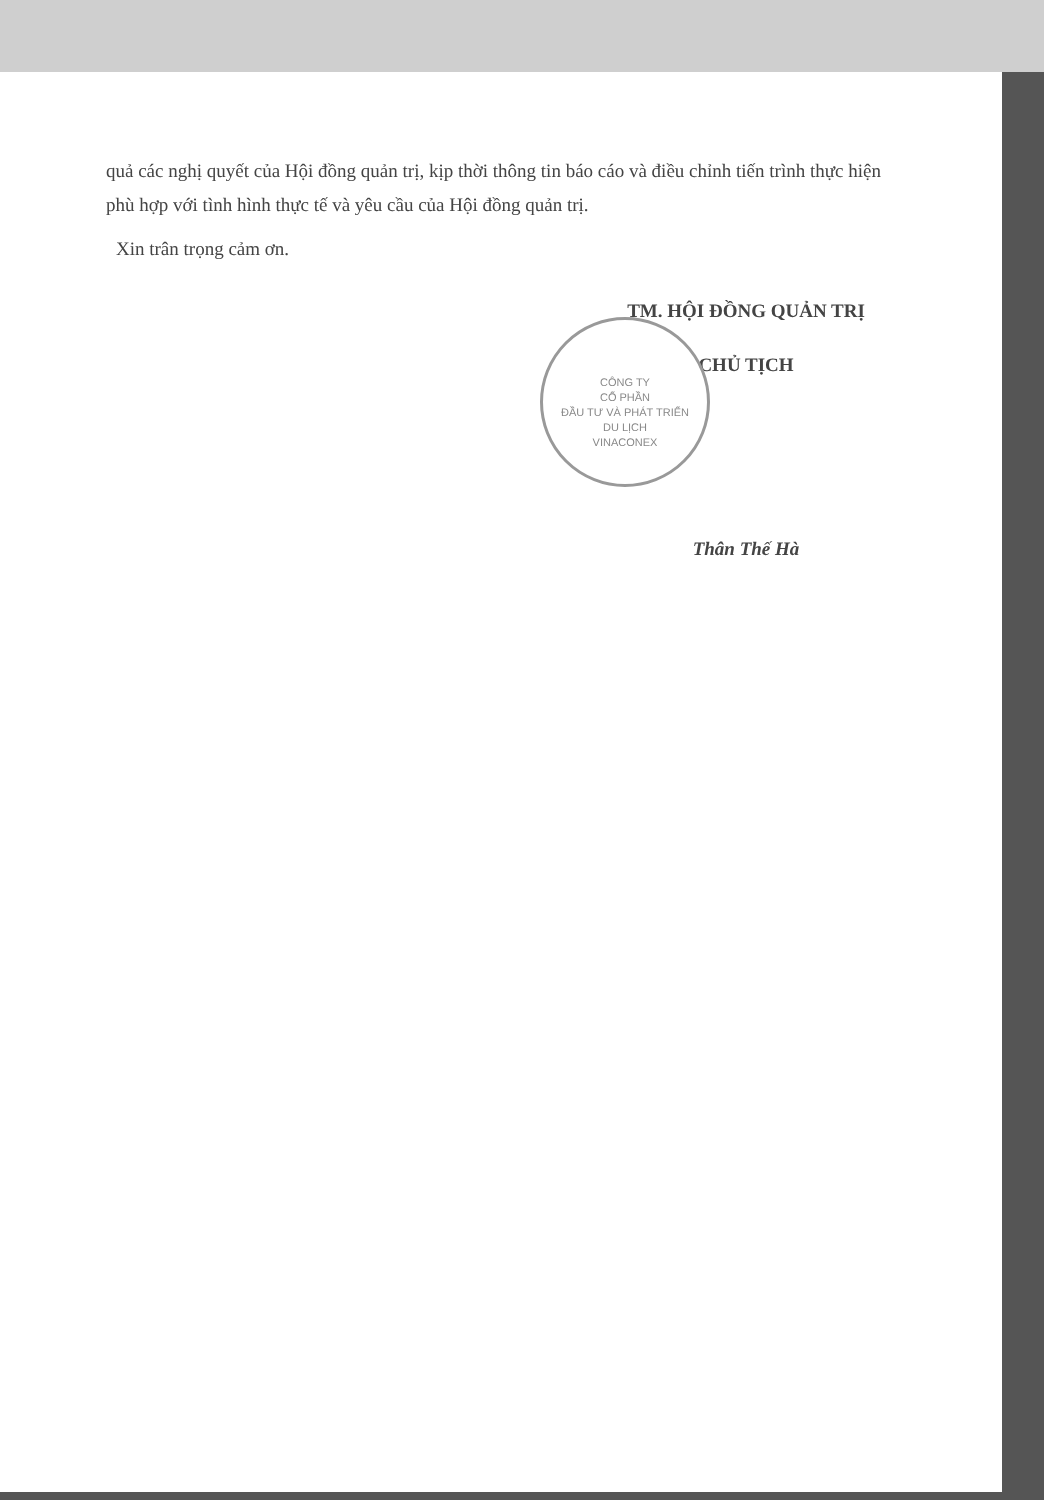quả các nghị quyết của Hội đồng quản trị, kịp thời thông tin báo cáo và điều chỉnh tiến trình thực hiện phù hợp với tình hình thực tế và yêu cầu của Hội đồng quản trị.
Xin trân trọng cảm ơn.
TM. HỘI ĐỒNG QUẢN TRỊ
CHỦ TỊCH
Thân Thế Hà
CÔNG TY
CỔ PHẦN
ĐẦU TƯ VÀ PHÁT TRIỂN
DU LỊCH
VINACONEX